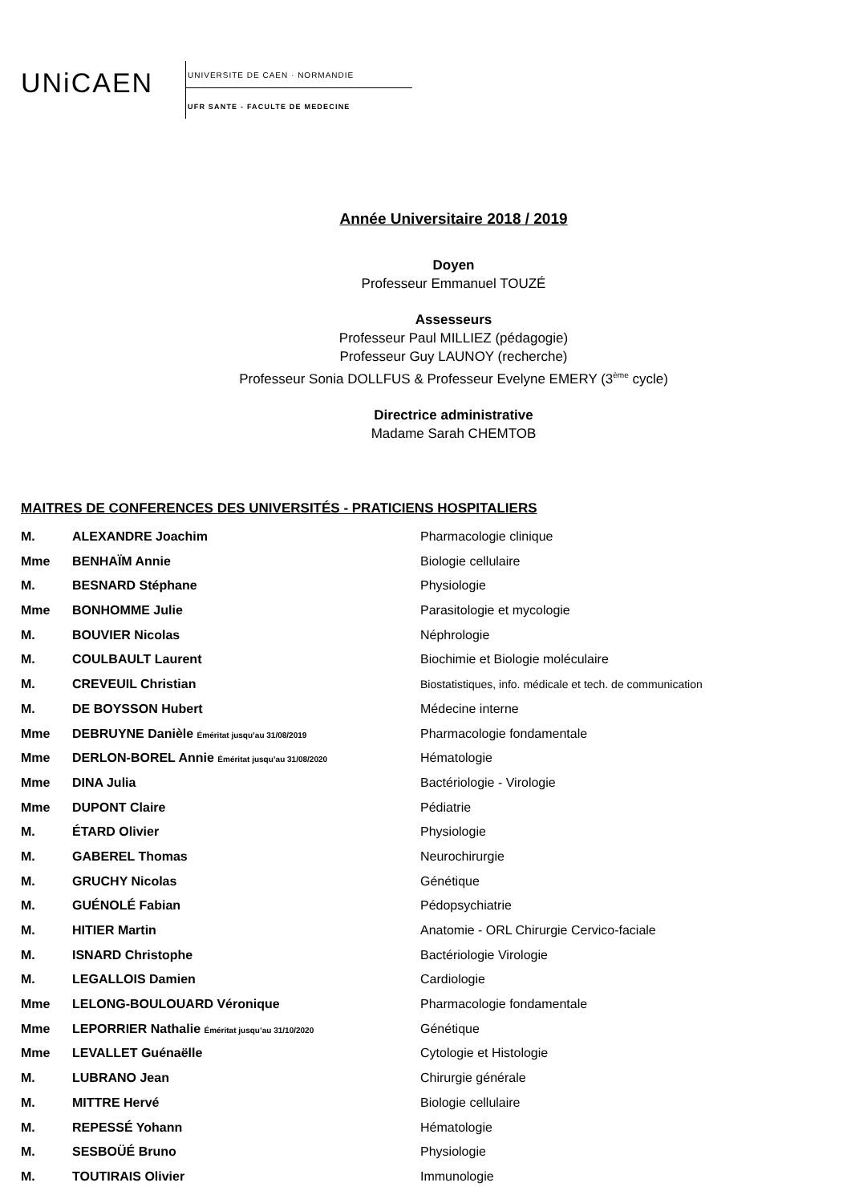UNiCAEN
UNIVERSITE DE CAEN · NORMANDIE
UFR SANTE - FACULTE DE MEDECINE
Année Universitaire 2018 / 2019
Doyen
Professeur Emmanuel TOUZÉ
Assesseurs
Professeur Paul MILLIEZ (pédagogie)
Professeur Guy LAUNOY (recherche)
Professeur Sonia DOLLFUS & Professeur Evelyne EMERY (3<sup>ème</sup> cycle)
Directrice administrative
Madame Sarah CHEMTOB
MAITRES DE CONFERENCES DES UNIVERSITÉS - PRATICIENS HOSPITALIERS
| M. | ALEXANDRE Joachim | Pharmacologie clinique |
| Mme | BENHAÏM Annie | Biologie cellulaire |
| M. | BESNARD Stéphane | Physiologie |
| Mme | BONHOMME Julie | Parasitologie et mycologie |
| M. | BOUVIER Nicolas | Néphrologie |
| M. | COULBAULT Laurent | Biochimie et Biologie moléculaire |
| M. | CREVEUIL Christian | Biostatistiques, info. médicale et tech. de communication |
| M. | DE BOYSSON Hubert | Médecine interne |
| Mme | DEBRUYNE Danièle Éméritat jusqu’au 31/08/2019 | Pharmacologie fondamentale |
| Mme | DERLON-BOREL Annie Éméritat jusqu’au 31/08/2020 | Hématologie |
| Mme | DINA Julia | Bactériologie - Virologie |
| Mme | DUPONT Claire | Pédiatrie |
| M. | ÉTARD Olivier | Physiologie |
| M. | GABEREL Thomas | Neurochirurgie |
| M. | GRUCHY Nicolas | Génétique |
| M. | GUÉNOLÉ Fabian | Pédopsychiatrie |
| M. | HITIER Martin | Anatomie - ORL Chirurgie Cervico-faciale |
| M. | ISNARD Christophe | Bactériologie Virologie |
| M. | LEGALLOIS Damien | Cardiologie |
| Mme | LELONG-BOULOUARD Véronique | Pharmacologie fondamentale |
| Mme | LEPORRIER Nathalie Éméritat jusqu’au 31/10/2020 | Génétique |
| Mme | LEVALLET Guénaëlle | Cytologie et Histologie |
| M. | LUBRANO Jean | Chirurgie générale |
| M. | MITTRE Hervé | Biologie cellulaire |
| M. | REPESSÉ Yohann | Hématologie |
| M. | SESBOÜÉ Bruno | Physiologie |
| M. | TOUTIRAIS Olivier | Immunologie |